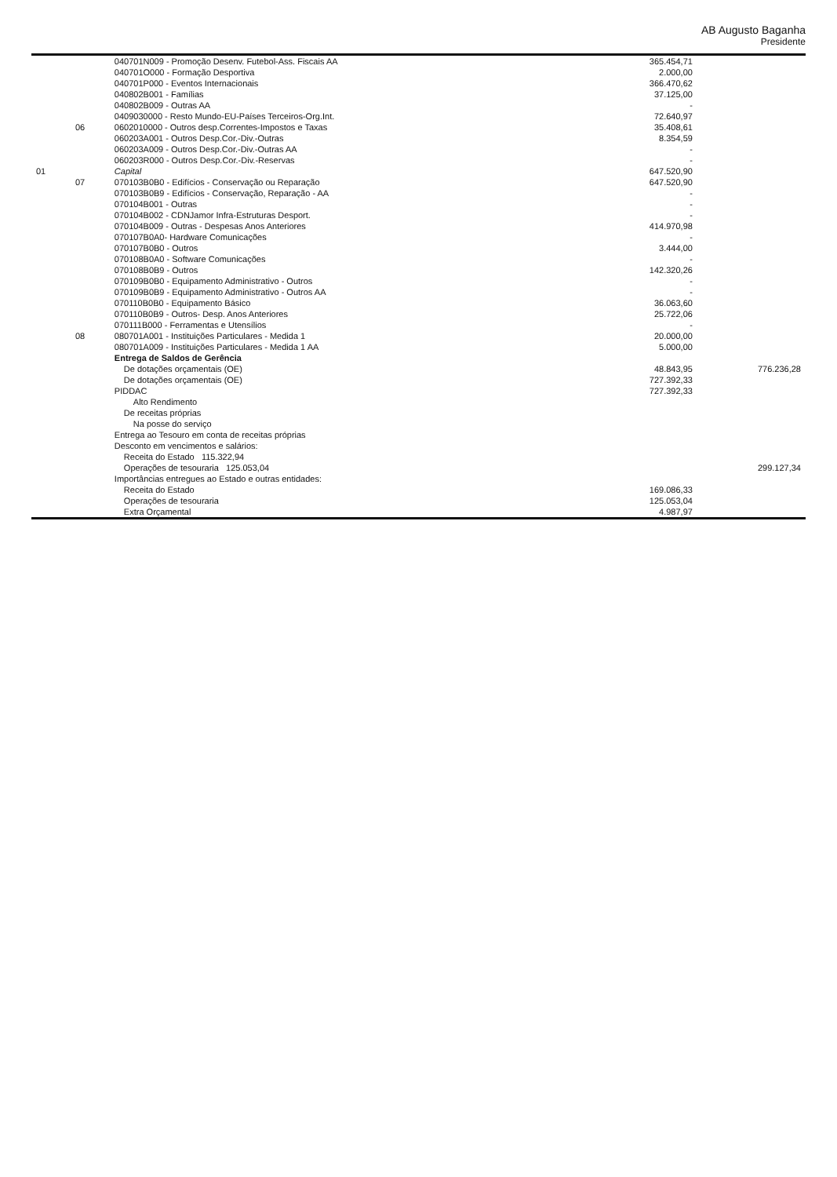AB Augusto Baganha
Presidente
| | | 040701N009 - Promoção Desenv. Futebol-Ass. Fiscais AA | 365.454,71 | |
| | | 040701O000 - Formação Desportiva | 2.000,00 | |
| | | 040701P000 - Eventos Internacionais | 366.470,62 | |
| | | 040802B001 - Famílias | 37.125,00 | |
| | | 040802B009 - Outras AA | - | |
| | | 0409030000 - Resto Mundo-EU-Países Terceiros-Org.Int. | 72.640,97 | |
| | 06 | 0602010000 - Outros desp.Correntes-Impostos e Taxas | 35.408,61 | |
| | | 060203A001 - Outros Desp.Cor.-Div.-Outras | 8.354,59 | |
| | | 060203A009 - Outros Desp.Cor.-Div.-Outras AA | - | |
| | | 060203R000 - Outros Desp.Cor.-Div.-Reservas | - | |
| 01 | | Capital | 647.520,90 | |
| | 07 | 070103B0B0 - Edifícios - Conservação ou Reparação | 647.520,90 | |
| | | 070103B0B9 - Edifícios - Conservação, Reparação - AA | - | |
| | | 070104B001 - Outras | - | |
| | | 070104B002 - CDNJamor Infra-Estruturas Desport. | - | |
| | | 070104B009 - Outras - Despesas Anos Anteriores | 414.970,98 | |
| | | 070107B0A0- Hardware Comunicações | - | |
| | | 070107B0B0 - Outros | 3.444,00 | |
| | | 070108B0A0 - Software Comunicações | - | |
| | | 070108B0B9 - Outros | 142.320,26 | |
| | | 070109B0B0 - Equipamento Administrativo - Outros | - | |
| | | 070109B0B9 - Equipamento Administrativo - Outros AA | - | |
| | | 070110B0B0 - Equipamento Básico | 36.063,60 | |
| | | 070110B0B9 - Outros- Desp. Anos Anteriores | 25.722,06 | |
| | | 070111B000 - Ferramentas e Utensílios | - | |
| | 08 | 080701A001 - Instituições Particulares - Medida 1 | 20.000,00 | |
| | | 080701A009 - Instituições Particulares - Medida 1 AA | 5.000,00 | |
| | | Entrega de Saldos de Gerência | | |
| | | De dotações orçamentais (OE) | 48.843,95 | 776.236,28 |
| | | De dotações orçamentais (OE) | 727.392,33 | |
| | | PIDDAC | 727.392,33 | |
| | | Alto Rendimento | | |
| | | De receitas próprias | | |
| | | Na posse do serviço | | |
| | | Entrega ao Tesouro em conta de receitas próprias | | |
| | | Desconto em vencimentos e salários: | | |
| | | Receita do Estado 115.322,94 | | |
| | | Operações de tesouraria 125.053,04 | | 299.127,34 |
| | | Importâncias entregues ao Estado e outras entidades: | | |
| | | Receita do Estado | 169.086,33 | |
| | | Operações de tesouraria | 125.053,04 | |
| | | Extra Orçamental | 4.987,97 | |